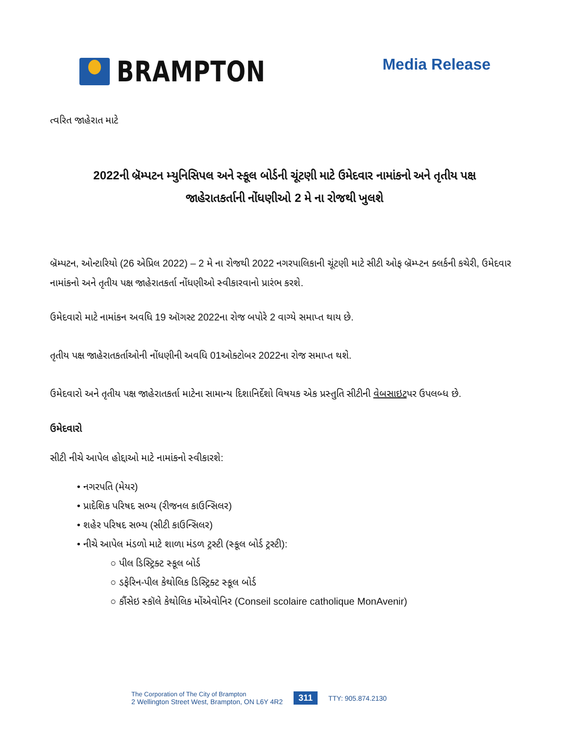BRAMPTON
Media Release
ત્વરિત જાહેરાત માટે
2022ની બ્રૅમ્પટન મ્યુનિસિપલ અને સ્કૂલ બોર્ડની ચૂંટણી માટે ઉમેદવાર નામાંકનો અને તૃતીય પક્ષ
જાહેરાતકર્તાની નોંધણીઓ 2 મે ના રોજથી ખુલશે
બ્રૅમ્પટન, ઓન્ટારિયો (26 એપ્રિલ 2022) – 2 મે ના રોજથી 2022 નગરપાલિકાની ચૂંટણી માટે સીટી ઓફ બ્રૅમ્પ્ટન ક્લર્કની કચેરી, ઉમેદવાર નામાંકનો અને તૃતીય પક્ષ જાહેરાતકર્તા નોંધણીઓ સ્વીકારવાનો પ્રારંભ કરશે.
ઉમેદવારો માટે નામાંકન અવધિ 19 ઑગસ્ટ 2022ના રોજ બપોરે 2 વાગ્યે સમાપ્ત થાય છે.
તૃતીય પક્ષ જાહેરાતકર્તાઓની નોંધણીની અવધિ 01ઓક્ટોબર 2022ના રોજ સમાપ્ત થશે.
ઉમેદવારો અને તૃતીય પક્ષ જાહેરાતકર્તા માટેના સામાન્ય દિશાનિર્દેશો વિષયક એક પ્રસ્તુતિ સીટીની વેબસાઇટપર ઉપલબ્ધ છે.
ઉમેદવારો
સીટી નીચે આપેલ હોદ્દાઓ માટે નામાંકનો સ્વીકારશે:
• નગરપતિ (મેયર)
• પ્રાદેશિક પરિષદ સભ્ય (રીજનલ કાઉન્સિલર)
• શહેર પરિષદ સભ્ય (સીટી કાઉન્સિલર)
• નીચે આપેલ મંડળો માટે શાળા મંડળ ટ્રસ્ટી (સ્કૂલ બોર્ડ ટ્રસ્ટી):
○ પીલ ડિસ્ટ્રિક્ટ સ્કૂલ બોર્ડ
○ ડફેરિન-પીલ કેથોલિક ડિસ્ટ્રિક્ટ સ્કૂલ બોર્ડ
○ કૌંસેઇ સ્કૉલે કેથોલિક મોંએવોનિર (Conseil scolaire catholique MonAvenir)
The Corporation of The City of Brampton
2 Wellington Street West, Brampton, ON L6Y 4R2
311
TTY: 905.874.2130